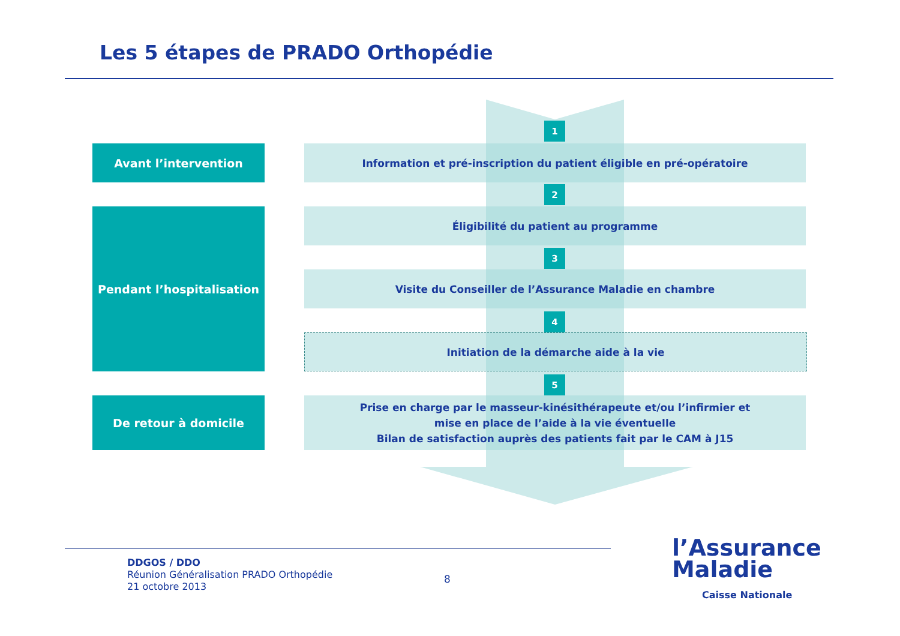Les 5 étapes de PRADO Orthopédie
Avant l’intervention
1
Information et pré-inscription du patient éligible en pré-opératoire
Pendant l’hospitalisation
2
Éligibilité du patient au programme
3
Visite du Conseiller de l’Assurance Maladie en chambre
4
Initiation de la démarche aide à la vie
5
De retour à domicile
Prise en charge par le masseur-kinésithérapeute et/ou l’infirmier et
mise en place de l’aide à la vie éventuelle
Bilan de satisfaction auprès des patients fait par le CAM à J15
DDGOS / DDO
Réunion Généralisation PRADO Orthopédie
21 octobre 2013
8
l’Assurance
Maladie
Caisse Nationale